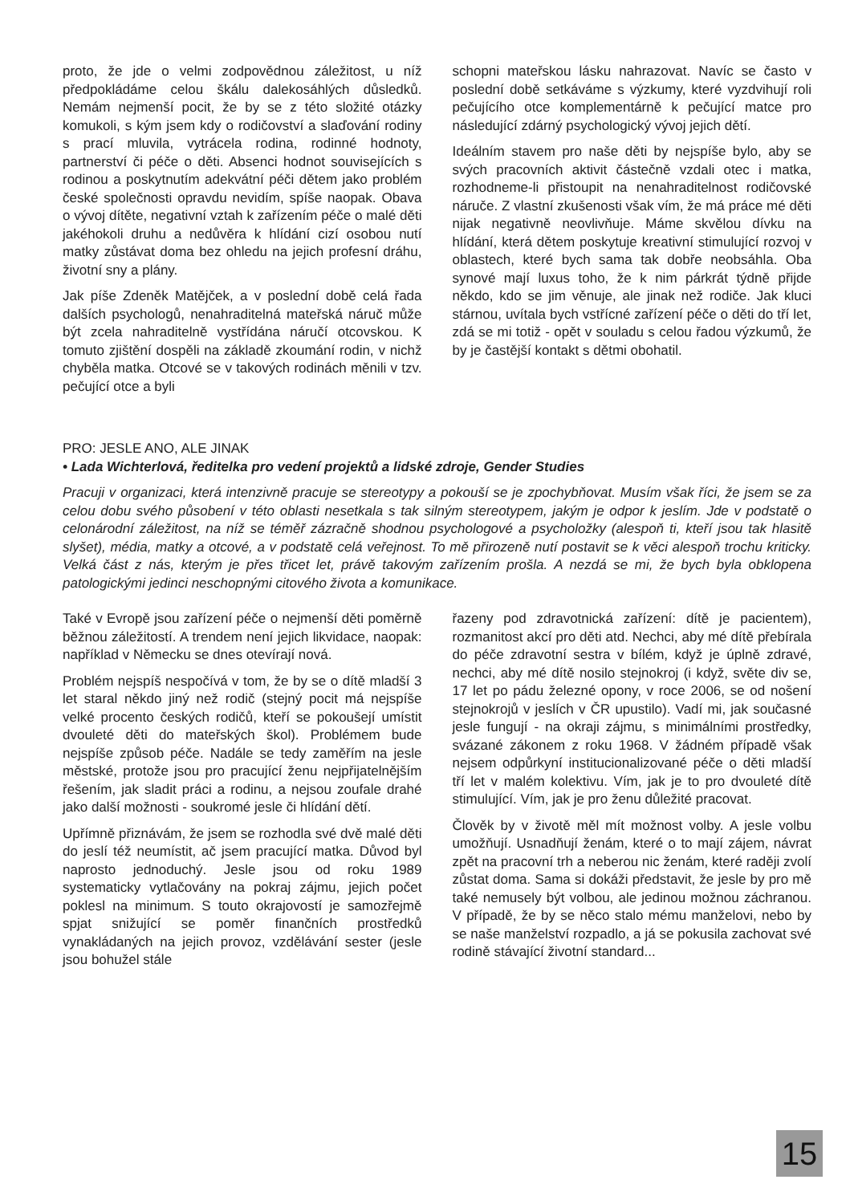proto, že jde o velmi zodpovědnou záležitost, u níž předpokládáme celou škálu dalekosáhlých důsledků. Nemám nejmenší pocit, že by se z této složité otázky komukoli, s kým jsem kdy o rodičovství a slaďování rodiny s prací mluvila, vytrácela rodina, rodinné hodnoty, partnerství či péče o děti. Absenci hodnot souvisejících s rodinou a poskytnutím adekvátní péči dětem jako problém české společnosti opravdu nevidím, spíše naopak. Obava o vývoj dítěte, negativní vztah k zařízením péče o malé děti jakéhokoli druhu a nedůvěra k hlídání cizí osobou nutí matky zůstávat doma bez ohledu na jejich profesní dráhu, životní sny a plány.
Jak píše Zdeněk Matějček, a v poslední době celá řada dalších psychologů, nenahraditelná mateřská náruč může být zcela nahraditelně vystřídána náručí otcovskou. K tomuto zjištění dospěli na základě zkoumání rodin, v nichž chyběla matka. Otcové se v takových rodinách měnili v tzv. pečující otce a byli
schopni mateřskou lásku nahrazovat. Navíc se často v poslední době setkáváme s výzkumy, které vyzdvihují roli pečujícího otce komplementárně k pečující matce pro následující zdárný psychologický vývoj jejich dětí.
Ideálním stavem pro naše děti by nejspíše bylo, aby se svých pracovních aktivit částečně vzdali otec i matka, rozhodneme-li přistoupit na nenahraditelnost rodičovské náruče. Z vlastní zkušenosti však vím, že má práce mé děti nijak negativně neovlivňuje. Máme skvělou dívku na hlídání, která dětem poskytuje kreativní stimulující rozvoj v oblastech, které bych sama tak dobře neobsáhla. Oba synové mají luxus toho, že k nim párkrát týdně přijde někdo, kdo se jim věnuje, ale jinak než rodiče. Jak kluci stárnou, uvítala bych vstřícné zařízení péče o děti do tří let, zdá se mi totiž - opět v souladu s celou řadou výzkumů, že by je častější kontakt s dětmi obohatil.
PRO: JESLE ANO, ALE JINAK
• Lada Wichterlová, ředitelka pro vedení projektů a lidské zdroje, Gender Studies
Pracuji v organizaci, která intenzivně pracuje se stereotypy a pokouší se je zpochybňovat. Musím však říci, že jsem se za celou dobu svého působení v této oblasti nesetkala s tak silným stereotypem, jakým je odpor k jeslím. Jde v podstatě o celonárodní záležitost, na níž se téměř zázračně shodnou psychologové a psycholožky (alespoň ti, kteří jsou tak hlasitě slyšet), média, matky a otcové, a v podstatě celá veřejnost. To mě přirozeně nutí postavit se k věci alespoň trochu kriticky. Velká část z nás, kterým je přes třicet let, právě takovým zařízením prošla. A nezdá se mi, že bych byla obklopena patologickými jedinci neschopnými citového života a komunikace.
Také v Evropě jsou zařízení péče o nejmenší děti poměrně běžnou záležitostí. A trendem není jejich likvidace, naopak: například v Německu se dnes otevírají nová.
Problém nejspíš nespočívá v tom, že by se o dítě mladší 3 let staral někdo jiný než rodič (stejný pocit má nejspíše velké procento českých rodičů, kteří se pokoušejí umístit dvouleté děti do mateřských škol). Problémem bude nejspíše způsob péče. Nadále se tedy zaměřím na jesle městské, protože jsou pro pracující ženu nejpřijatelnějším řešením, jak sladit práci a rodinu, a nejsou zoufale drahé jako další možnosti - soukromé jesle či hlídání dětí.
Upřímně přiznávám, že jsem se rozhodla své dvě malé děti do jeslí též neumístit, ač jsem pracující matka. Důvod byl naprosto jednoduchý. Jesle jsou od roku 1989 systematicky vytlačovány na pokraj zájmu, jejich počet poklesl na minimum. S touto okrajovostí je samozřejmě spjat snižující se poměr finančních prostředků vynakládaných na jejich provoz, vzdělávání sester (jesle jsou bohužel stále
řazeny pod zdravotnická zařízení: dítě je pacientem), rozmanitost akcí pro děti atd. Nechci, aby mé dítě přebírala do péče zdravotní sestra v bílém, když je úplně zdravé, nechci, aby mé dítě nosilo stejnokroj (i když, světe div se, 17 let po pádu železné opony, v roce 2006, se od nošení stejnokrojů v jeslích v ČR upustilo). Vadí mi, jak současné jesle fungují - na okraji zájmu, s minimálními prostředky, svázané zákonem z roku 1968. V žádném případě však nejsem odpůrkyní institucionalizované péče o děti mladší tří let v malém kolektivu. Vím, jak je to pro dvouleté dítě stimulující. Vím, jak je pro ženu důležité pracovat.
Člověk by v životě měl mít možnost volby. A jesle volbu umožňují. Usnadňují ženám, které o to mají zájem, návrat zpět na pracovní trh a neberou nic ženám, které raději zvolí zůstat doma. Sama si dokáži představit, že jesle by pro mě také nemusely být volbou, ale jedinou možnou záchranou. V případě, že by se něco stalo mému manželovi, nebo by se naše manželství rozpadlo, a já se pokusila zachovat své rodině stávající životní standard...
15